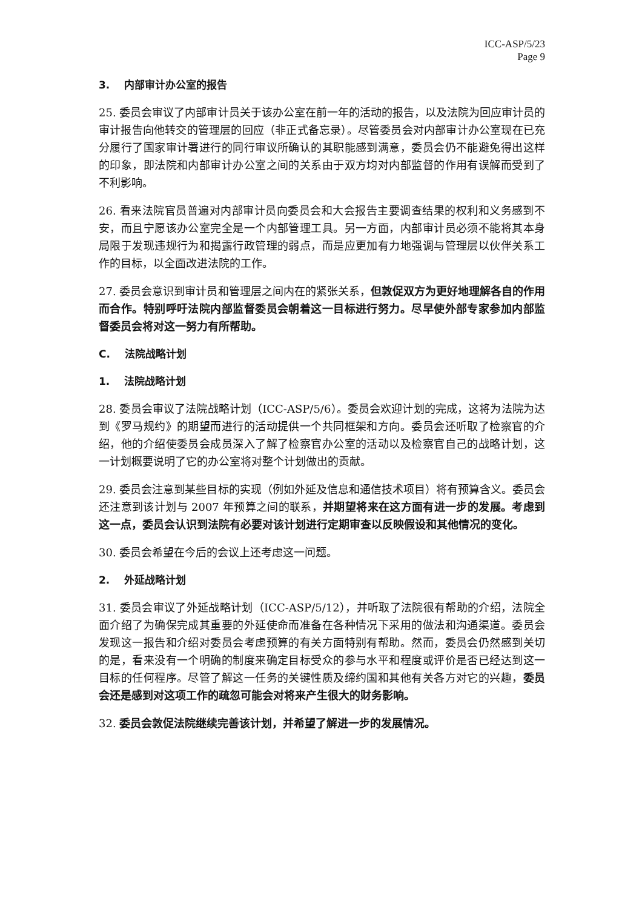ICC-ASP/5/23
Page 9
3. 内部审计办公室的报告
25. 委员会审议了内部审计员关于该办公室在前一年的活动的报告，以及法院为回应审计员的审计报告向他转交的管理层的回应（非正式备忘录）。尽管委员会对内部审计办公室现在已充分履行了国家审计署进行的同行审议所确认的其职能感到满意，委员会仍不能避免得出这样的印象，即法院和内部审计办公室之间的关系由于双方均对内部监督的作用有误解而受到了不利影响。
26. 看来法院官员普遍对内部审计员向委员会和大会报告主要调查结果的权利和义务感到不安，而且宁愿该办公室完全是一个内部管理工具。另一方面，内部审计员必须不能将其本身局限于发现违规行为和揭露行政管理的弱点，而是应更加有力地强调与管理层以伙伴关系工作的目标，以全面改进法院的工作。
27. 委员会意识到审计员和管理层之间内在的紧张关系，但敦促双方为更好地理解各自的作用而合作。特别呼吁法院内部监督委员会朝着这一目标进行努力。尽早使外部专家参加内部监督委员会将对这一努力有所帮助。
C. 法院战略计划
1. 法院战略计划
28. 委员会审议了法院战略计划（ICC-ASP/5/6）。委员会欢迎计划的完成，这将为法院为达到《罗马规约》的期望而进行的活动提供一个共同框架和方向。委员会还听取了检察官的介绍，他的介绍使委员会成员深入了解了检察官办公室的活动以及检察官自己的战略计划，这一计划概要说明了它的办公室将对整个计划做出的贡献。
29. 委员会注意到某些目标的实现（例如外延及信息和通信技术项目）将有预算含义。委员会还注意到该计划与 2007 年预算之间的联系，并期望将来在这方面有进一步的发展。考虑到这一点，委员会认识到法院有必要对该计划进行定期审查以反映假设和其他情况的变化。
30. 委员会希望在今后的会议上还考虑这一问题。
2. 外延战略计划
31. 委员会审议了外延战略计划（ICC-ASP/5/12），并听取了法院很有帮助的介绍，法院全面介绍了为确保完成其重要的外延使命而准备在各种情况下采用的做法和沟通渠道。委员会发现这一报告和介绍对委员会考虑预算的有关方面特别有帮助。然而，委员会仍然感到关切的是，看来没有一个明确的制度来确定目标受众的参与水平和程度或评价是否已经达到这一目标的任何程序。尽管了解这一任务的关键性质及缔约国和其他有关各方对它的兴趣，委员会还是感到对这项工作的疏忽可能会对将来产生很大的财务影响。
32. 委员会敦促法院继续完善该计划，并希望了解进一步的发展情况。